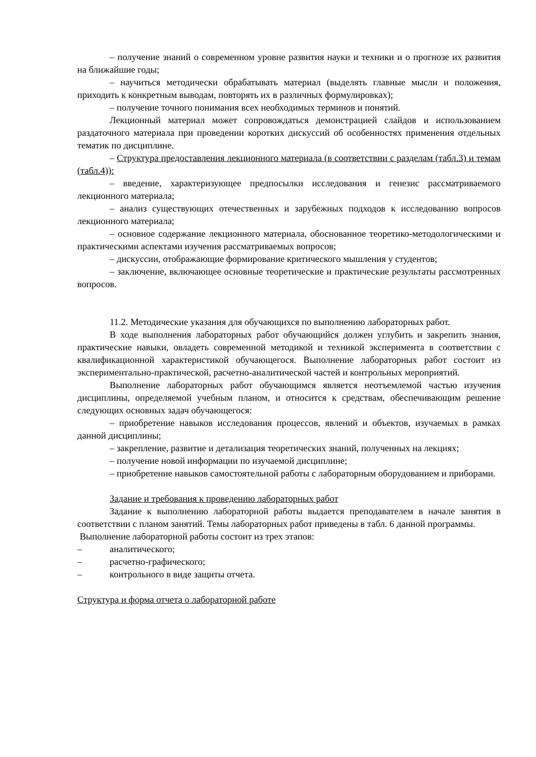– получение знаний о современном уровне развития науки и техники и о прогнозе их развития на ближайшие годы;
– научиться методически обрабатывать материал (выделять главные мысли и положения, приходить к конкретным выводам, повторять их в различных формулировках);
– получение точного понимания всех необходимых терминов и понятий.
Лекционный материал может сопровождаться демонстрацией слайдов и использованием раздаточного материала при проведении коротких дискуссий об особенностях применения отдельных тематик по дисциплине.
– Структура предоставления лекционного материала (в соответствии с разделам (табл.3) и темам (табл.4)):
– введение, характеризующее предпосылки исследования и генезис рассматриваемого лекционного материала;
– анализ существующих отечественных и зарубежных подходов к исследованию вопросов лекционного материала;
– основное содержание лекционного материала, обоснованное теоретико-методологическими и практическими аспектами изучения рассматриваемых вопросов;
– дискуссии, отображающие формирование критического мышления у студентов;
– заключение, включающее основные теоретические и практические результаты рассмотренных вопросов.
11.2. Методические указания для обучающихся по выполнению лабораторных работ.
В ходе выполнения лабораторных работ обучающийся должен углубить и закрепить знания, практические навыки, овладеть современной методикой и техникой эксперимента в соответствии с квалификационной характеристикой обучающегося. Выполнение лабораторных работ состоит из экспериментально-практической, расчетно-аналитической частей и контрольных мероприятий.
Выполнение лабораторных работ обучающимся является неотъемлемой частью изучения дисциплины, определяемой учебным планом, и относится к средствам, обеспечивающим решение следующих основных задач обучающегося:
– приобретение навыков исследования процессов, явлений и объектов, изучаемых в рамках данной дисциплины;
– закрепление, развитие и детализация теоретических знаний, полученных на лекциях;
– получение новой информации по изучаемой дисциплине;
– приобретение навыков самостоятельной работы с лабораторным оборудованием и приборами.
Задание и требования к проведению лабораторных работ
Задание к выполнению лабораторной работы выдается преподавателем в начале занятия в соответствии с планом занятий. Темы лабораторных работ приведены в табл. 6 данной программы.
Выполнение лабораторной работы состоит из трех этапов:
– аналитического;
– расчетно-графического;
– контрольного в виде защиты отчета.
Структура и форма отчета о лабораторной работе